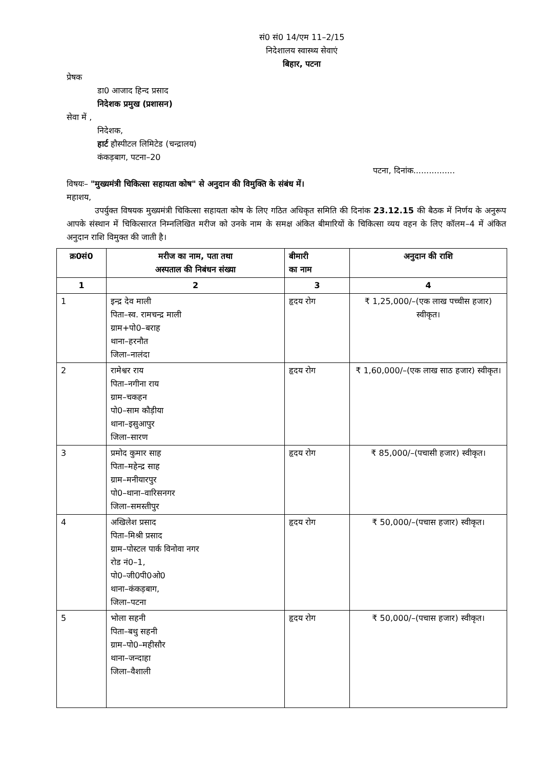सं0 सं0 14/एम 11–2/15
निदेशालय स्वास्थ्य सेवाएं
बिहार, पटना
प्रेषक
डा0 आजाद हिन्द प्रसाद
निदेशक प्रमुख (प्रशासन)
सेवा में ,
निदेशक,
हार्ट हौस्पीटल लिमिटेड (चन्द्रालय)
कंकड़बाग, पटना–20
पटना, दिनांक................
विषयः– "मुख्यमंत्री चिकित्सा सहायता कोष" से अनुदान की विमुक्ति के संबंध में।
महाशय,
उपर्युक्त विषयक मुख्यमंत्री चिकित्सा सहायता कोष के लिए गठित अधिकृत समिति की दिनांक 23.12.15 की बैठक में निर्णय के अनुरूप आपके संस्थान में चिकित्सारत निम्नलिखित मरीज को उनके नाम के समक्ष अंकित बीमारियों के चिकित्सा व्यय वहन के लिए कॉलम–4 में अंकित अनुदान राशि विमुक्त की जाती है।
| क्र0सं0 | मरीज का नाम, पता तथा अस्पताल की निबंधन संख्या | बीमारी का नाम | अनुदान की राशि |
| --- | --- | --- | --- |
| 1 | 2 | 3 | 4 |
| 1 | इन्द्र देव माली पिता–स्व. रामचन्द्र माली ग्राम+पो0–बराह थाना–हरनौत जिला–नालंदा | हृदय रोग | ₹ 1,25,000/–(एक लाख पच्चीस हजार) स्वीकृत। |
| 2 | रामेश्वर राय पिता–नगीना राय ग्राम–चकहन पो0–साम कौड़ीया थाना–इसुआपुर जिला–सारण | हृदय रोग | ₹ 1,60,000/–(एक लाख साठ हजार) स्वीकृत। |
| 3 | प्रमोद कुमार साह पिता–महेन्द्र साह ग्राम–मनीयारपुर पो0–थाना–वारिसनगर जिला–समस्तीपुर | हृदय रोग | ₹ 85,000/–(पचासी हजार) स्वीकृत। |
| 4 | अखिलेश प्रसाद पिता–मिश्री प्रसाद ग्राम–पोस्टल पार्क विनोवा नगर रोड नं0–1, पो0–जी0पी0ओ0 थाना–कंकड़बाग, जिला–पटना | हृदय रोग | ₹ 50,000/–(पचास हजार) स्वीकृत। |
| 5 | भोला सहनी पिता–बथु सहनी ग्राम–पो0–महीसौर थाना–जन्दाहा जिला–वैशाली | हृदय रोग | ₹ 50,000/–(पचास हजार) स्वीकृत। |